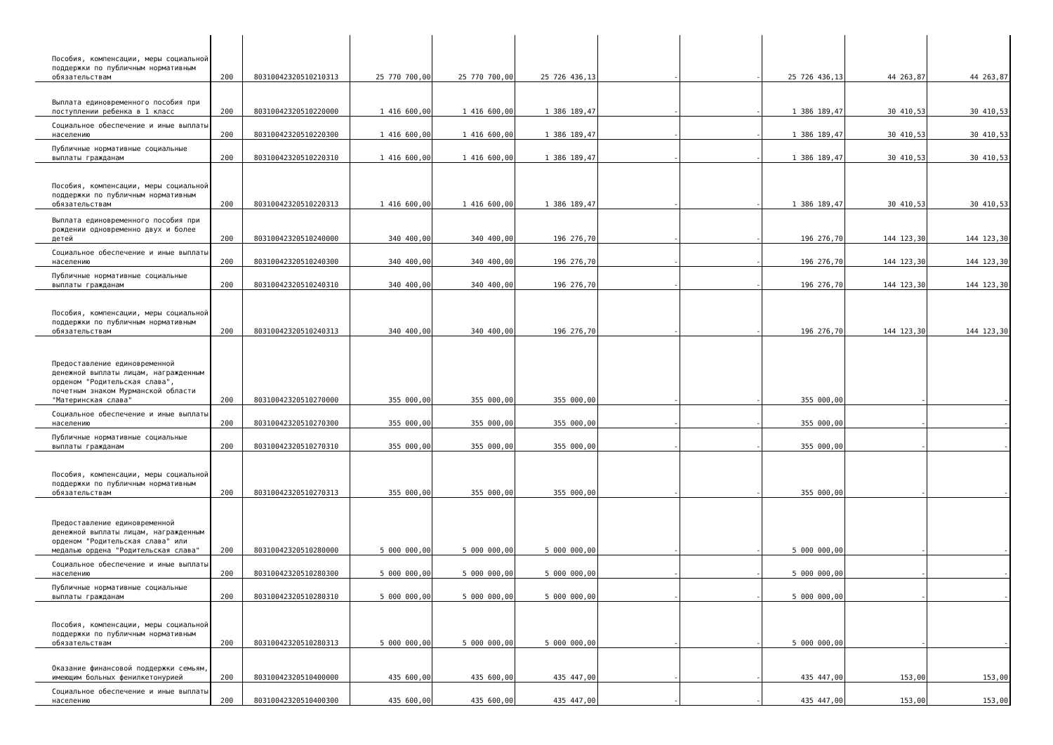| Пособия, компенсации, меры социальной поддержки по публичным нормативным обязательствам | 200 | 80310042320510210313 | 25 770 700,00 | 25 770 700,00 | 25 726 436,13 | - | - | 25 726 436,13 | 44 263,87 | 44 263,87 |
| Выплата единовременного пособия при поступлении ребенка в 1 класс | 200 | 80310042320510220000 | 1 416 600,00 | 1 416 600,00 | 1 386 189,47 | - | - | 1 386 189,47 | 30 410,53 | 30 410,53 |
| Социальное обеспечение и иные выплаты населению | 200 | 80310042320510220300 | 1 416 600,00 | 1 416 600,00 | 1 386 189,47 | - | - | 1 386 189,47 | 30 410,53 | 30 410,53 |
| Публичные нормативные социальные выплаты гражданам | 200 | 80310042320510220310 | 1 416 600,00 | 1 416 600,00 | 1 386 189,47 | - | - | 1 386 189,47 | 30 410,53 | 30 410,53 |
| Пособия, компенсации, меры социальной поддержки по публичным нормативным обязательствам | 200 | 80310042320510220313 | 1 416 600,00 | 1 416 600,00 | 1 386 189,47 | - | - | 1 386 189,47 | 30 410,53 | 30 410,53 |
| Выплата единовременного пособия при рождении одновременно двух и более детей | 200 | 80310042320510240000 | 340 400,00 | 340 400,00 | 196 276,70 | - | - | 196 276,70 | 144 123,30 | 144 123,30 |
| Социальное обеспечение и иные выплаты населению | 200 | 80310042320510240300 | 340 400,00 | 340 400,00 | 196 276,70 | - | - | 196 276,70 | 144 123,30 | 144 123,30 |
| Публичные нормативные социальные выплаты гражданам | 200 | 80310042320510240310 | 340 400,00 | 340 400,00 | 196 276,70 | - | - | 196 276,70 | 144 123,30 | 144 123,30 |
| Пособия, компенсации, меры социальной поддержки по публичным нормативным обязательствам | 200 | 80310042320510240313 | 340 400,00 | 340 400,00 | 196 276,70 | - | - | 196 276,70 | 144 123,30 | 144 123,30 |
| Предоставление единовременной денежной выплаты лицам, награжденным орденом "Родительская слава", почетным знаком Мурманской области "Материнская слава" | 200 | 80310042320510270000 | 355 000,00 | 355 000,00 | 355 000,00 | - | - | 355 000,00 | - | - |
| Социальное обеспечение и иные выплаты населению | 200 | 80310042320510270300 | 355 000,00 | 355 000,00 | 355 000,00 | - | - | 355 000,00 | - | - |
| Публичные нормативные социальные выплаты гражданам | 200 | 80310042320510270310 | 355 000,00 | 355 000,00 | 355 000,00 | - | - | 355 000,00 | - | - |
| Пособия, компенсации, меры социальной поддержки по публичным нормативным обязательствам | 200 | 80310042320510270313 | 355 000,00 | 355 000,00 | 355 000,00 | - | - | 355 000,00 | - | - |
| Предоставление единовременной денежной выплаты лицам, награжденным орденом "Родительская слава" или медалью ордена "Родительская слава" | 200 | 80310042320510280000 | 5 000 000,00 | 5 000 000,00 | 5 000 000,00 | - | - | 5 000 000,00 | - | - |
| Социальное обеспечение и иные выплаты населению | 200 | 80310042320510280300 | 5 000 000,00 | 5 000 000,00 | 5 000 000,00 | - | - | 5 000 000,00 | - | - |
| Публичные нормативные социальные выплаты гражданам | 200 | 80310042320510280310 | 5 000 000,00 | 5 000 000,00 | 5 000 000,00 | - | - | 5 000 000,00 | - | - |
| Пособия, компенсации, меры социальной поддержки по публичным нормативным обязательствам | 200 | 80310042320510280313 | 5 000 000,00 | 5 000 000,00 | 5 000 000,00 | - | - | 5 000 000,00 | - | - |
| Оказание финансовой поддержки семьям, имеющим больных фенилкетонурией | 200 | 80310042320510400000 | 435 600,00 | 435 600,00 | 435 447,00 | - | - | 435 447,00 | 153,00 | 153,00 |
| Социальное обеспечение и иные выплаты населению | 200 | 80310042320510400300 | 435 600,00 | 435 600,00 | 435 447,00 | - | - | 435 447,00 | 153,00 | 153,00 |